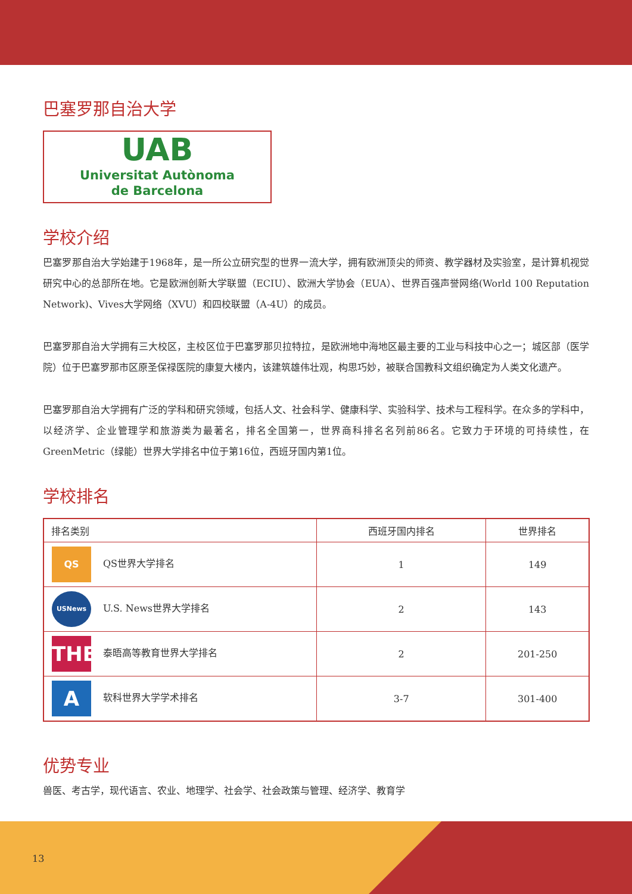巴塞罗那自治大学
UAB
Universitat Autònoma
de Barcelona
学校介绍
巴塞罗那自治大学始建于1968年，是一所公立研究型的世界一流大学，拥有欧洲顶尖的师资、教学器材及实验室，是计算机视觉研究中心的总部所在地。它是欧洲创新大学联盟（ECIU）、欧洲大学协会（EUA）、世界百强声誉网络(World 100 Reputation Network)、Vives大学网络（XVU）和四校联盟（A-4U）的成员。
巴塞罗那自治大学拥有三大校区，主校区位于巴塞罗那贝拉特拉，是欧洲地中海地区最主要的工业与科技中心之一；城区部（医学院）位于巴塞罗那市区原圣保禄医院的康复大楼内，该建筑雄伟壮观，构思巧妙，被联合国教科文组织确定为人类文化遗产。
巴塞罗那自治大学拥有广泛的学科和研究领域，包括人文、社会科学、健康科学、实验科学、技术与工程科学。在众多的学科中，以经济学、企业管理学和旅游类为最著名，排名全国第一，世界商科排名名列前86名。它致力于环境的可持续性，在GreenMetric（绿能）世界大学排名中位于第16位，西班牙国内第1位。
学校排名
| 排名类别 | 西班牙国内排名 | 世界排名 |
| --- | --- | --- |
| QS QS世界大学排名 | 1 | 149 |
| USNews U.S. News世界大学排名 | 2 | 143 |
| THE 泰晤高等教育世界大学排名 | 2 | 201-250 |
| A 软科世界大学学术排名 | 3-7 | 301-400 |
优势专业
兽医、考古学，现代语言、农业、地理学、社会学、社会政策与管理、经济学、教育学
13